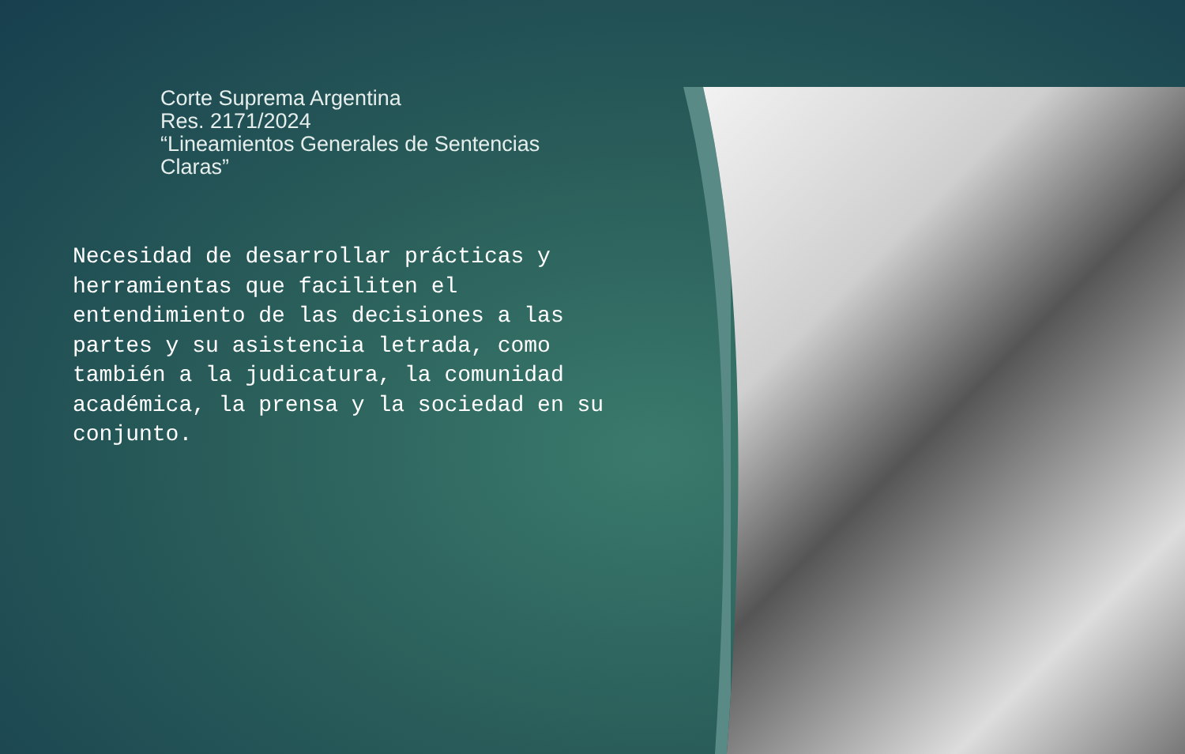Corte Suprema Argentina
Res. 2171/2024
“Lineamientos Generales de Sentencias Claras”
Necesidad de desarrollar prácticas y herramientas que faciliten el entendimiento de las decisiones a las partes y su asistencia letrada, como también a la judicatura, la comunidad académica, la prensa y la sociedad en su conjunto.